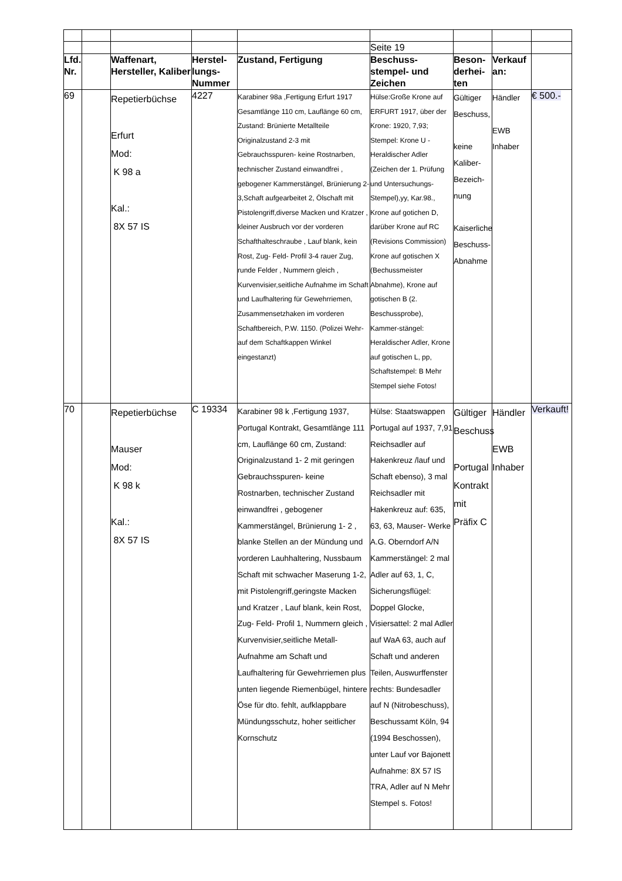| | | | | | Seite 19 | | | |
| Lfd. Nr. | | Waffenart, Hersteller, Kaliber | Herstel-lungs-Nummer | Zustand, Fertigung | Beschuss-stempel- und Zeichen | Beson-derhei-ten | Verkauf an: | |
| 69 | | Repetierbüchse Erfurt Mod: K 98 a Kal.: 8X 57 IS | 4227 | Karabiner 98a ,Fertigung Erfurt 1917 Gesamtlänge 110 cm, Lauflänge 60 cm, Zustand: Brünierte Metallteile Originalzustand 2-3 mit Gebrauchsspuren- keine Rostnarben, technischer Zustand einwandfrei , gebogener Kammerstängel, Brünierung 2-3,Schaft aufgearbeitet 2, Ölschaft mit Pistolengriff,diverse Macken und Kratzer , kleiner Ausbruch vor der vorderen Schafthalteschraube , Lauf blank, kein Rost, Zug- Feld- Profil 3-4 rauer Zug, runde Felder , Nummern gleich , Kurvenvisier,seitliche Aufnahme im Schaft und Laufhaltering für Gewehrriemen, Zusammensetzhaken im vorderen Schaftbereich, P.W. 1150. (Polizei Wehr- auf dem Schaftkappen Winkel eingestanzt) | Hülse:Große Krone auf ERFURT 1917, über der Krone: 1920, 7,93; Stempel: Krone U - Heraldischer Adler (Zeichen der 1. Prüfung und Untersuchungs-Stempel),yy, Kar.98., Krone auf gotichen D, darüber Krone auf RC (Revisions Commission) Krone auf gotischen X (Bechussmeister Abnahme), Krone auf gotischen B (2. Beschussprobe), Kammer-stängel: Heraldischer Adler, Krone auf gotischen L, pp, Schaftstempel: B Mehr Stempel siehe Fotos! | Gültiger Beschuss, keine Kaliber-Bezeich-nung Kaiserliche Beschuss-Abnahme | Händler EWB Inhaber | € 500.- |
| 70 | | Repetierbüchse Mauser Mod: K 98 k Kal.: 8X 57 IS | C 19334 | Karabiner 98 k ,Fertigung 1937, Portugal Kontrakt, Gesamtlänge 111 cm, Lauflänge 60 cm, Zustand: Originalzustand 1- 2 mit geringen Gebrauchsspuren- keine Rostnarben, technischer Zustand einwandfrei , gebogener Kammerstängel, Brünierung 1- 2 , blanke Stellen an der Mündung und vorderen Lauhhaltering, Nussbaum Schaft mit schwacher Maserung 1-2, mit Pistolengriff,geringste Macken und Kratzer , Lauf blank, kein Rost, Zug- Feld- Profil 1, Nummern gleich , Kurvenvisier,seitliche Metall-Aufnahme am Schaft und Laufhaltering für Gewehrriemen plus unten liegende Riemenbügel, hintere Öse für dto. fehlt, aufklappbare Mündungsschutz, hoher seitlicher Kornschutz | Hülse: Staatswappen Portugal auf 1937, 7,91 Reichsadler auf Hakenkreuz /lauf und Schaft ebenso), 3 mal Reichsadler mit Hakenkreuz auf: 635, 63, 63, Mauser- Werke A.G. Oberndorf A/N Kammerstängel: 2 mal Adler auf 63, 1, C, Sicherungsflügel: Doppel Glocke, Visiersattel: 2 mal Adler auf WaA 63, auch auf Schaft und anderen Teilen, Auswurffenster rechts: Bundesadler auf N (Nitrobeschuss), Beschussamt Köln, 94 (1994 Beschossen), unter Lauf vor Bajonett Aufnahme: 8X 57 IS TRA, Adler auf N Mehr Stempel s. Fotos! | Gültiger Beschuss Portugal Kontrakt mit Präfix C | Händler EWB Inhaber | Verkauft! |